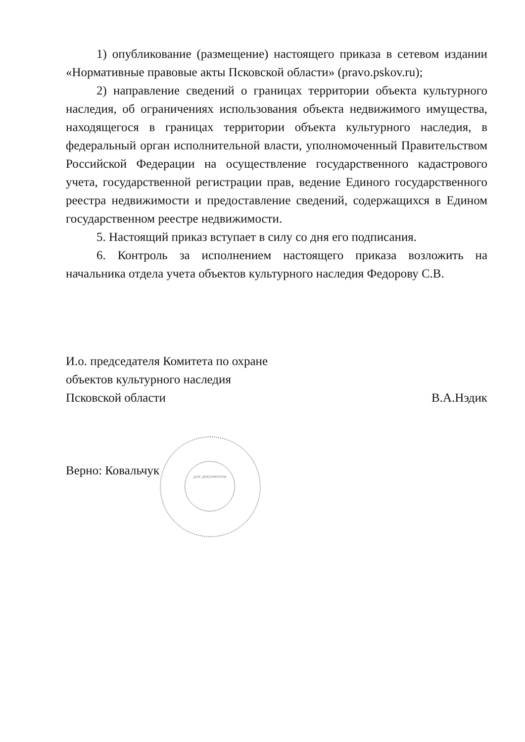1) опубликование (размещение) настоящего приказа в сетевом издании «Нормативные правовые акты Псковской области» (pravo.pskov.ru);
2) направление сведений о границах территории объекта культурного наследия, об ограничениях использования объекта недвижимого имущества, находящегося в границах территории объекта культурного наследия, в федеральный орган исполнительной власти, уполномоченный Правительством Российской Федерации на осуществление государственного кадастрового учета, государственной регистрации прав, ведение Единого государственного реестра недвижимости и предоставление сведений, содержащихся в Едином государственном реестре недвижимости.
5. Настоящий приказ вступает в силу со дня его подписания.
6. Контроль за исполнением настоящего приказа возложить на начальника отдела учета объектов культурного наследия Федорову С.В.
И.о. председателя Комитета по охране
объектов культурного наследия
Псковской области В.А.Нэдик
для документов
Верно: Ковальчук